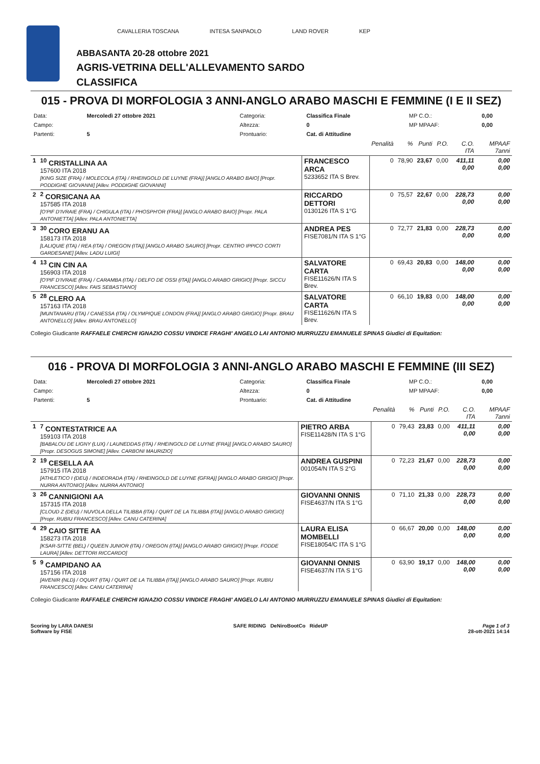CAVALLERIA TOSCANA INTESA SANPAOLO LAND ROVER KEP
ABBASANTA 20-28 ottobre 2021
AGRIS-VETRINA DELL'ALLEVAMENTO SARDO
CLASSIFICA
015 - PROVA DI MORFOLOGIA 3 ANNI-ANGLO ARABO MASCHI E FEMMINE (I E II SEZ)
| Data: | Mercoledì 27 ottobre 2021 | Categoria: | Classifica Finale | MP C.O.: | 0,00 |
| Campo: | | Altezza: | 0 | MP MPAAF: | 0,00 |
| Partenti: | 5 | Prontuario: | Cat. di Attitudine | | |
| | | | Penalità | % | Punti | P.O. | C.O. ITA | MPAAF 7anni |
| 1 | <sup>10</sup> CRISTALLINA AA 157600 ITA 2018 [KING SIZE (FRA) / MOLECOLA (ITA) / RHEINGOLD DE LUYNE (FRA)] [ANGLO ARABO BAIO] [Propr. PODDIGHE GIOVANNI] [Allev. PODDIGHE GIOVANNI] | FRANCESCO ARCA 5233652 ITA S Brev. | 0 | 78,90 | 23,67 | 0,00 | 411,11 0,00 | 0,00 0,00 |
| 2 | <sup>2</sup> CORSICANA AA 157585 ITA 2018 [O'PIF D'IVRAIE (FRA) / CHIGULA (ITA) / PHOSPH'OR (FRA)] [ANGLO ARABO BAIO] [Propr. PALA ANTONIETTA] [Allev. PALA ANTONIETTA] | RICCARDO DETTORI 0130126 ITA S 1°G | 0 | 75,57 | 22,67 | 0,00 | 228,73 0,00 | 0,00 0,00 |
| 3 | <sup>30</sup> CORO ERANU AA 158173 ITA 2018 [LALIQUIE (ITA) / REA (ITA) / OREGON (ITA)] [ANGLO ARABO SAURO] [Propr. CENTRO IPPICO CORTI GARDESANE] [Allev. LADU LUIGI] | ANDREA PES FISE7081/N ITA S 1°G | 0 | 72,77 | 21,83 | 0,00 | 228,73 0,00 | 0,00 0,00 |
| 4 | <sup>13</sup> CIN CIN AA 156903 ITA 2018 [O'PIF D'IVRAIE (FRA) / CARAMBA (ITA) / DELFO DE OSSI (ITA)] [ANGLO ARABO GRIGIO] [Propr. SICCU FRANCESCO] [Allev. FAIS SEBASTIANO] | SALVATORE CARTA FISE11626/N ITA S Brev. | 0 | 69,43 | 20,83 | 0,00 | 148,00 0,00 | 0,00 0,00 |
| 5 | <sup>28</sup> CLERO AA 157163 ITA 2018 [MUNTANARU (ITA) / CANESSA (ITA) / OLYMPIQUE LONDON (FRA)] [ANGLO ARABO GRIGIO] [Propr. BRAU ANTONELLO] [Allev. BRAU ANTONELLO] | SALVATORE CARTA FISE11626/N ITA S Brev. | 0 | 66,10 | 19,83 | 0,00 | 148,00 0,00 | 0,00 0,00 |
Collegio Giudicante RAFFAELE CHERCHI IGNAZIO COSSU VINDICE FRAGHI' ANGELO LAI ANTONIO MURRUZZU EMANUELE SPINAS Giudici di Equitation:
016 - PROVA DI MORFOLOGIA 3 ANNI-ANGLO ARABO MASCHI E FEMMINE (III SEZ)
| Data: | Mercoledì 27 ottobre 2021 | Categoria: | Classifica Finale | MP C.O.: | 0,00 |
| Campo: | | Altezza: | 0 | MP MPAAF: | 0,00 |
| Partenti: | 5 | Prontuario: | Cat. di Attitudine | | |
| | | | Penalità | % | Punti | P.O. | C.O. ITA | MPAAF 7anni |
| 1 | <sup>7</sup> CONTESTATRICE AA 159103 ITA 2018 [BABALOU DE LIGNY (LUX) / LAUNEDDAS (ITA) / RHEINGOLD DE LUYNE (FRA)] [ANGLO ARABO SAURO] [Propr. DESOGUS SIMONE] [Allev. CARBONI MAURIZIO] | PIETRO ARBA FISE11428/N ITA S 1°G | 0 | 79,43 | 23,83 | 0,00 | 411,11 0,00 | 0,00 0,00 |
| 2 | <sup>19</sup> CESELLA AA 157915 ITA 2018 [ATHLETICO I (DEU) / INDEORADA (ITA) / RHEINGOLD DE LUYNE (GFRA)] [ANGLO ARABO GRIGIO] [Propr. NURRA ANTONIO] [Allev. NURRA ANTONIO] | ANDREA GUSPINI 001054/N ITA S 2°G | 0 | 72,23 | 21,67 | 0,00 | 228,73 0,00 | 0,00 0,00 |
| 3 | <sup>26</sup> CANNIGIONI AA 157315 ITA 2018 [CLOUD Z (DEU) / NUVOLA DELLA TILIBBA (ITA) / QURT DE LA TILIBBA (ITA)] [ANGLO ARABO GRIGIO] [Propr. RUBIU FRANCESCO] [Allev. CANU CATERINA] | GIOVANNI ONNIS FISE4637/N ITA S 1°G | 0 | 71,10 | 21,33 | 0,00 | 228,73 0,00 | 0,00 0,00 |
| 4 | <sup>29</sup> CAIO SITTE AA 158273 ITA 2018 [KSAR-SITTE (BEL) / QUEEN JUNIOR (ITA) / OREGON (ITA)] [ANGLO ARABO GRIGIO] [Propr. FODDE LAURA] [Allev. DETTORI RICCARDO] | LAURA ELISA MOMBELLI FISE18054/C ITA S 1°G | 0 | 66,67 | 20,00 | 0,00 | 148,00 0,00 | 0,00 0,00 |
| 5 | <sup>9</sup> CAMPIDANO AA 157156 ITA 2018 [AVENIR (NLD) / OQURT (ITA) / QURT DE LA TILIBBA (ITA)] [ANGLO ARABO SAURO] [Propr. RUBIU FRANCESCO] [Allev. CANU CATERINA] | GIOVANNI ONNIS FISE4637/N ITA S 1°G | 0 | 63,90 | 19,17 | 0,00 | 148,00 0,00 | 0,00 0,00 |
Collegio Giudicante RAFFAELE CHERCHI IGNAZIO COSSU VINDICE FRAGHI' ANGELO LAI ANTONIO MURRUZZU EMANUELE SPINAS Giudici di Equitation:
Scoring by LARA DANESI
Software by FISE
SAFE RIDING DeNiroBootCo RideUP
Page 1 of 3
28-ott-2021 14:14